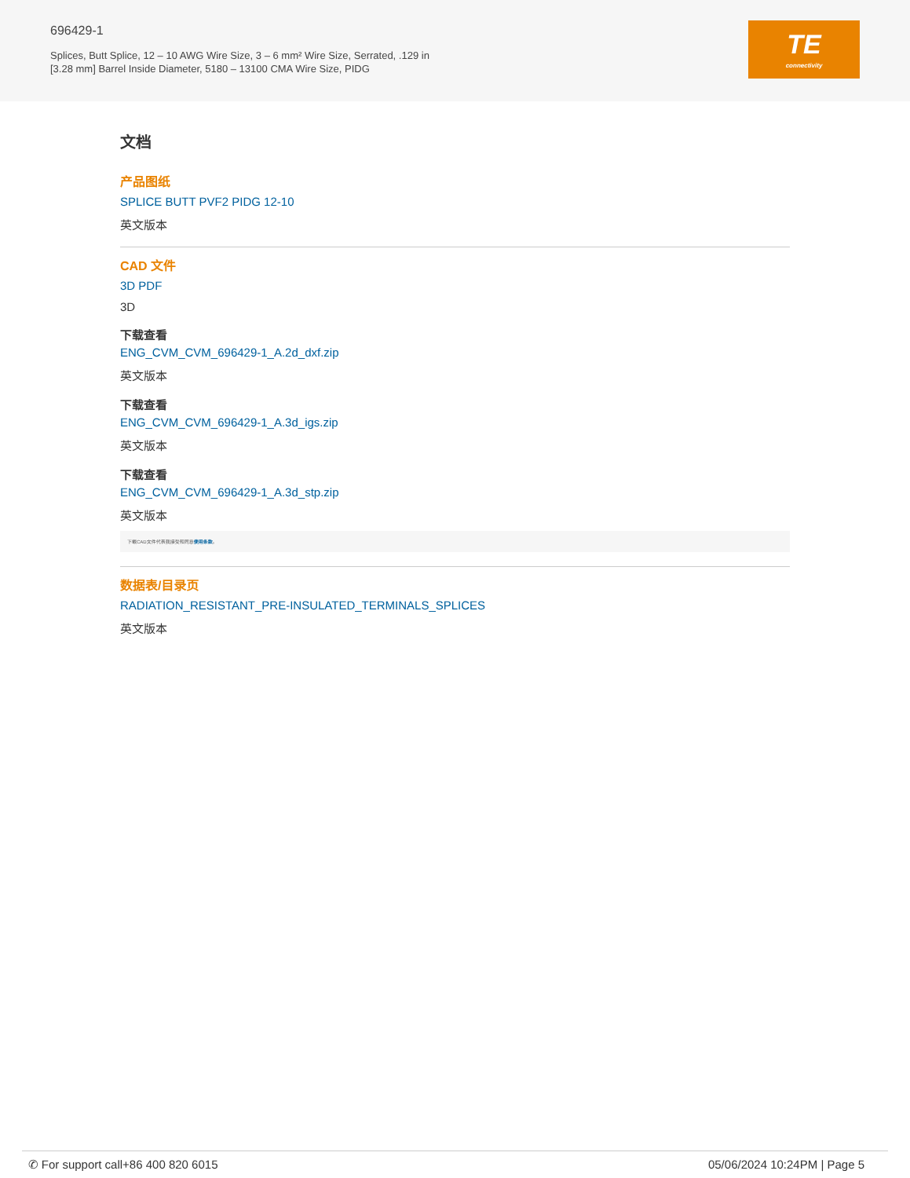696429-1
Splices, Butt Splice, 12 – 10 AWG Wire Size, 3 – 6 mm² Wire Size, Serrated, .129 in [3.28 mm] Barrel Inside Diameter, 5180 – 13100 CMA Wire Size, PIDG
TE
connectivity
文档
产品图纸
SPLICE BUTT PVF2 PIDG 12-10
英文版本
CAD 文件
3D PDF
3D
下载查看
ENG_CVM_CVM_696429-1_A.2d_dxf.zip
英文版本
下载查看
ENG_CVM_CVM_696429-1_A.3d_igs.zip
英文版本
下载查看
ENG_CVM_CVM_696429-1_A.3d_stp.zip
英文版本
下载CAD文件代表我接受和同意使用条款。
数据表/目录页
RADIATION_RESISTANT_PRE-INSULATED_TERMINALS_SPLICES
英文版本
✆ For support call+86 400 820 6015 05/06/2024 10:24PM | Page 5